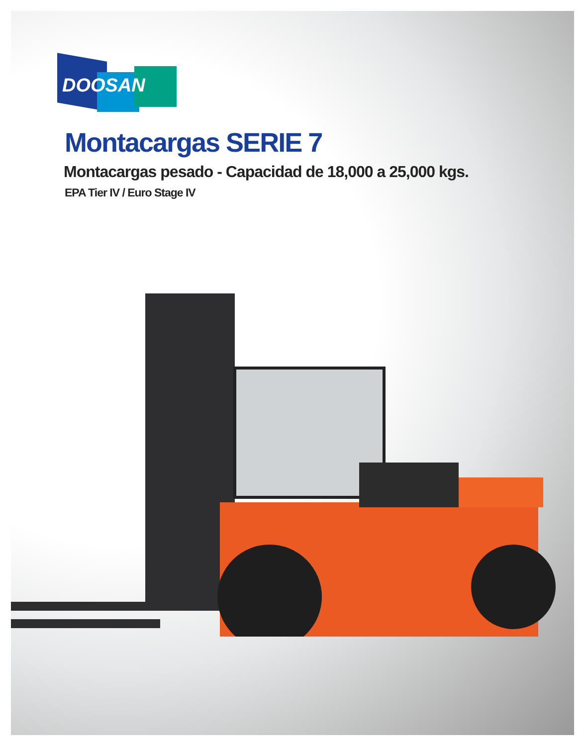DOOSAN
Montacargas SERIE 7
Montacargas pesado - Capacidad de 18,000 a 25,000 kgs.
EPA Tier IV / Euro Stage IV